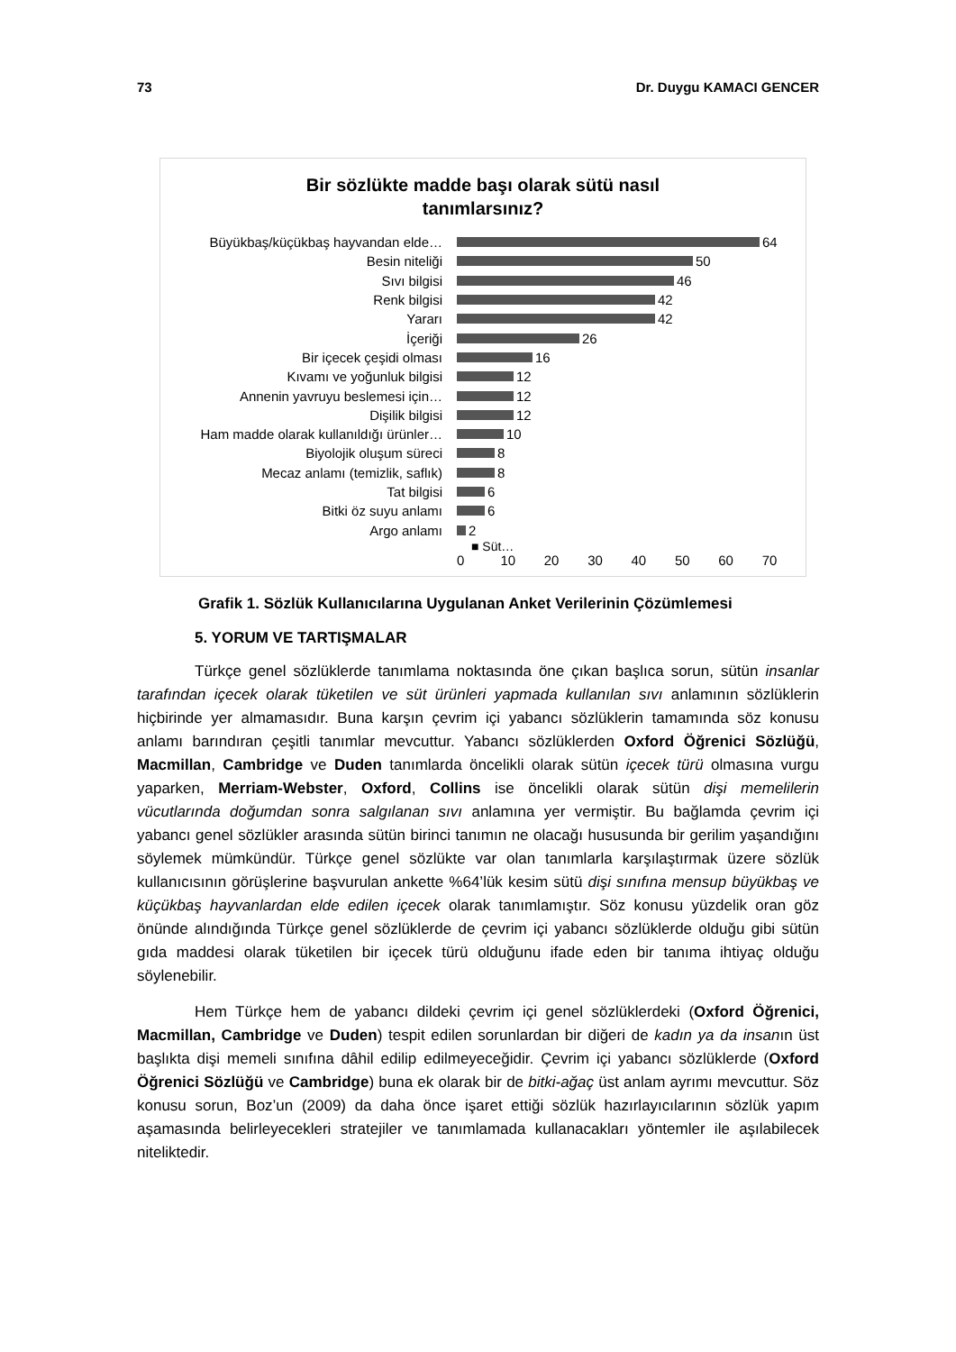73 Dr. Duygu KAMACI GENCER
Bir sözlükte madde başı olarak sütü nasıl
tanımlarsınız?
Büyükbaş/küçükbaş hayvandan elde… 64
Besin niteliği 50
Sıvı bilgisi 46
Renk bilgisi 42
Yararı 42
İçeriği 26
Bir içecek çeşidi olması 16
Kıvamı ve yoğunluk bilgisi 12
Annenin yavruyu beslemesi için… 12
Dişilik bilgisi 12
Ham madde olarak kullanıldığı ürünler… 10
Biyolojik oluşum süreci 8
Mecaz anlamı (temizlik, saflık) 8
Tat bilgisi 6
Bitki öz suyu anlamı 6
Argo anlamı 2
■ Süt…
0 10 20 30 40 50 60 70
Grafik 1. Sözlük Kullanıcılarına Uygulanan Anket Verilerinin Çözümlemesi
5. YORUM VE TARTIŞMALAR
Türkçe genel sözlüklerde tanımlama noktasında öne çıkan başlıca sorun, sütün insanlar tarafından içecek olarak tüketilen ve süt ürünleri yapmada kullanılan sıvı anlamının sözlüklerin hiçbirinde yer almamasıdır. Buna karşın çevrim içi yabancı sözlüklerin tamamında söz konusu anlamı barındıran çeşitli tanımlar mevcuttur. Yabancı sözlüklerden Oxford Öğrenici Sözlüğü, Macmillan, Cambridge ve Duden tanımlarda öncelikli olarak sütün içecek türü olmasına vurgu yaparken, Merriam-Webster, Oxford, Collins ise öncelikli olarak sütün dişi memelilerin vücutlarında doğumdan sonra salgılanan sıvı anlamına yer vermiştir. Bu bağlamda çevrim içi yabancı genel sözlükler arasında sütün birinci tanımın ne olacağı hususunda bir gerilim yaşandığını söylemek mümkündür. Türkçe genel sözlükte var olan tanımlarla karşılaştırmak üzere sözlük kullanıcısının görüşlerine başvurulan ankette %64’lük kesim sütü dişi sınıfına mensup büyükbaş ve küçükbaş hayvanlardan elde edilen içecek olarak tanımlamıştır. Söz konusu yüzdelik oran göz önünde alındığında Türkçe genel sözlüklerde de çevrim içi yabancı sözlüklerde olduğu gibi sütün gıda maddesi olarak tüketilen bir içecek türü olduğunu ifade eden bir tanıma ihtiyaç olduğu söylenebilir.
Hem Türkçe hem de yabancı dildeki çevrim içi genel sözlüklerdeki (Oxford Öğrenici, Macmillan, Cambridge ve Duden) tespit edilen sorunlardan bir diğeri de kadın ya da insanın üst başlıkta dişi memeli sınıfına dâhil edilip edilmeyeceğidir. Çevrim içi yabancı sözlüklerde (Oxford Öğrenici Sözlüğü ve Cambridge) buna ek olarak bir de bitki-ağaç üst anlam ayrımı mevcuttur. Söz konusu sorun, Boz’un (2009) da daha önce işaret ettiği sözlük hazırlayıcılarının sözlük yapım aşamasında belirleyecekleri stratejiler ve tanımlamada kullanacakları yöntemler ile aşılabilecek niteliktedir.